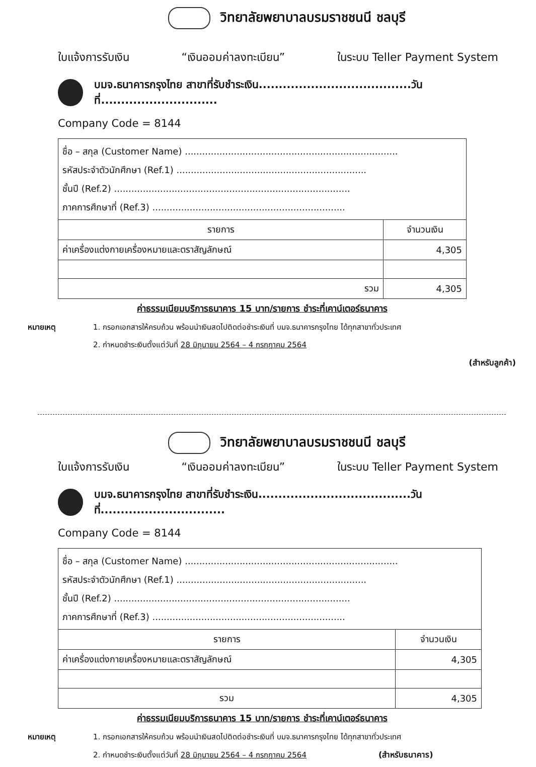วิทยาลัยพยาบาลบรมราชชนนี ชลบุรี
ใบแจ้งการรับเงิน “เงินออมค่าลงทะเบียน” ในระบบ Teller Payment System
บมจ.ธนาคารกรุงไทย สาขาที่รับชำระเงิน......................................วันที่.............................
Company Code = 8144
| ชื่อ – สกุล (Customer Name) .......................................................................... รหัสประจำตัวนักศึกษา (Ref.1) .................................................................. ชั้นปี (Ref.2) .................................................................................. ภาคการศึกษาที่ (Ref.3) ................................................................... | |
| รายการ | จำนวนเงิน |
| ค่าเครื่องแต่งกายเครื่องหมายและตราสัญลักษณ์ | 4,305 |
| รวม | 4,305 |
ค่าธรรมเนียมบริการธนาคาร 15 บาท/รายการ ชำระที่เคาน์เตอร์ธนาคาร
หมายเหตุ 1. กรอกเอกสารให้ครบถ้วน พร้อมนำเงินสดไปติดต่อชำระเงินที่ บมจ.ธนาคารกรุงไทย ได้ทุกสาขาทั่วประเทศ
2. กำหนดชำระเงินตั้งแต่วันที่ 28 มิถุนายน 2564 – 4 กรกฎาคม 2564
(สำหรับลูกค้า)
วิทยาลัยพยาบาลบรมราชชนนี ชลบุรี
ใบแจ้งการรับเงิน “เงินออมค่าลงทะเบียน” ในระบบ Teller Payment System
บมจ.ธนาคารกรุงไทย สาขาที่รับชำระเงิน......................................วันที่...............................
Company Code = 8144
| ชื่อ – สกุล (Customer Name) .......................................................................... รหัสประจำตัวนักศึกษา (Ref.1) .................................................................. ชั้นปี (Ref.2) .................................................................................. ภาคการศึกษาที่ (Ref.3) ................................................................... | |
| รายการ | จำนวนเงิน |
| ค่าเครื่องแต่งกายเครื่องหมายและตราสัญลักษณ์ | 4,305 |
| รวม | 4,305 |
ค่าธรรมเนียมบริการธนาคาร 15 บาท/รายการ ชำระที่เคาน์เตอร์ธนาคาร
หมายเหตุ 1. กรอกเอกสารให้ครบถ้วน พร้อมนำเงินสดไปติดต่อชำระเงินที่ บมจ.ธนาคารกรุงไทย ได้ทุกสาขาทั่วประเทศ
2. กำหนดชำระเงินตั้งแต่วันที่ 28 มิถุนายน 2564 – 4 กรกฎาคม 2564 (สำหรับธนาคาร)